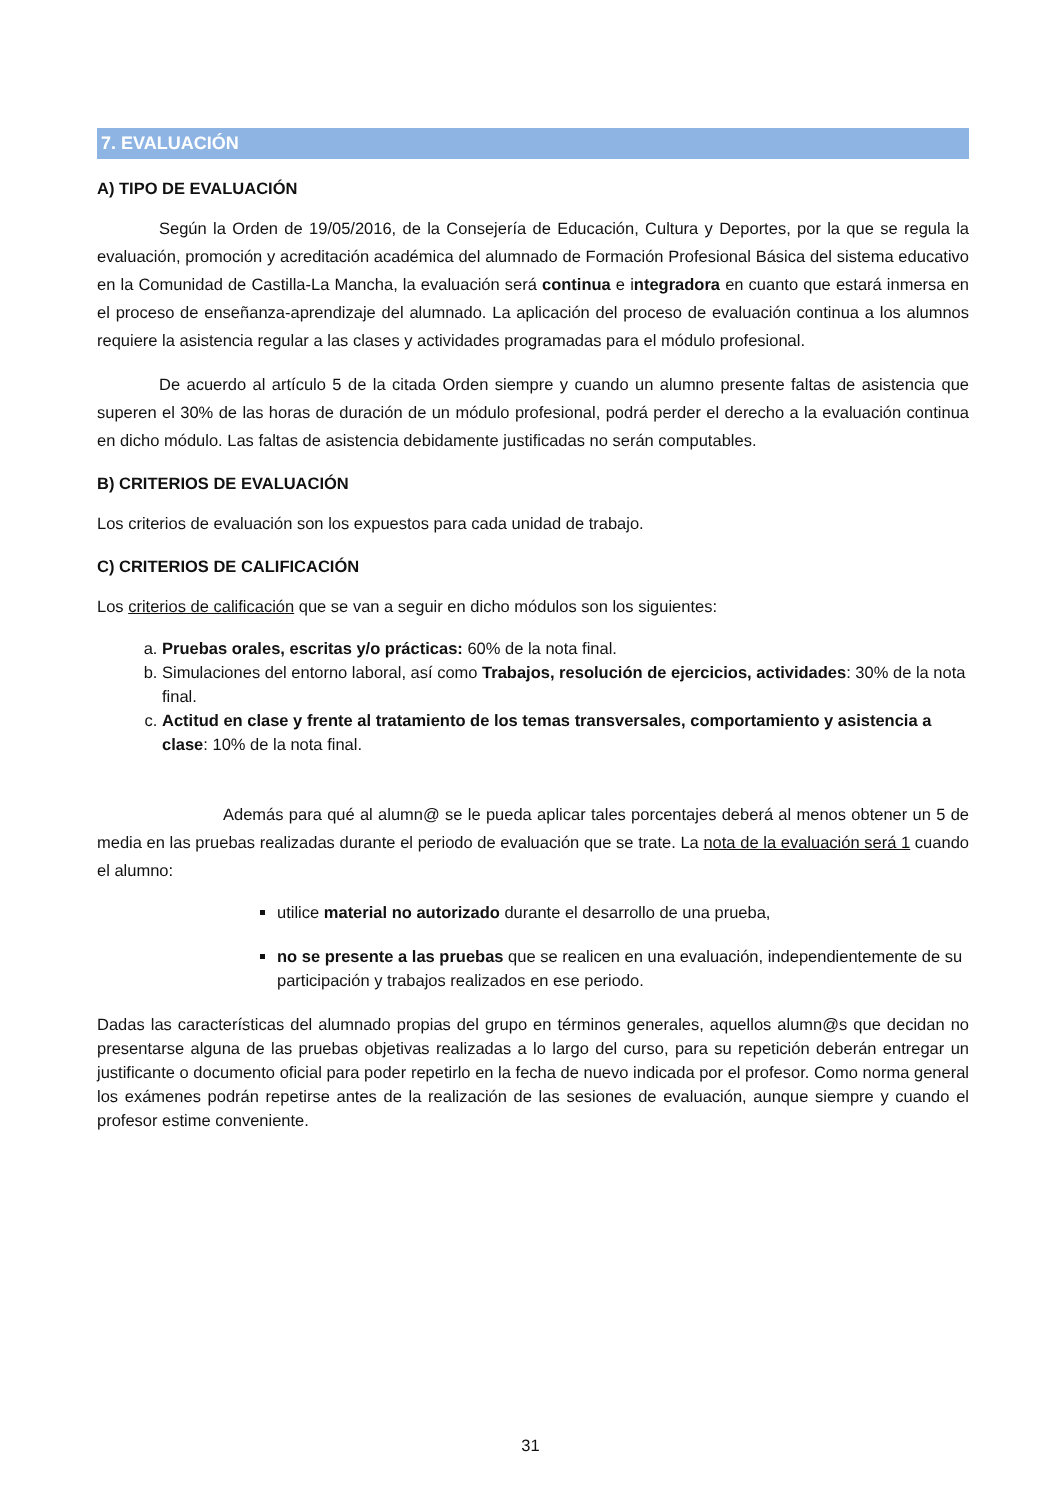7. EVALUACIÓN
A) TIPO DE EVALUACIÓN
Según la Orden de 19/05/2016, de la Consejería de Educación, Cultura y Deportes, por la que se regula la evaluación, promoción y acreditación académica del alumnado de Formación Profesional Básica del sistema educativo en la Comunidad de Castilla-La Mancha, la evaluación será continua e integradora en cuanto que estará inmersa en el proceso de enseñanza-aprendizaje del alumnado. La aplicación del proceso de evaluación continua a los alumnos requiere la asistencia regular a las clases y actividades programadas para el módulo profesional.
De acuerdo al artículo 5 de la citada Orden siempre y cuando un alumno presente faltas de asistencia que superen el 30% de las horas de duración de un módulo profesional, podrá perder el derecho a la evaluación continua en dicho módulo. Las faltas de asistencia debidamente justificadas no serán computables.
B) CRITERIOS DE EVALUACIÓN
Los criterios de evaluación son los expuestos para cada unidad de trabajo.
C) CRITERIOS DE CALIFICACIÓN
Los criterios de calificación que se van a seguir en dicho módulos son los siguientes:
a. Pruebas orales, escritas y/o prácticas: 60% de la nota final.
b. Simulaciones del entorno laboral, así como Trabajos, resolución de ejercicios, actividades: 30% de la nota final.
c. Actitud en clase y frente al tratamiento de los temas transversales, comportamiento y asistencia a clase: 10% de la nota final.
Además para qué al alumn@ se le pueda aplicar tales porcentajes deberá al menos obtener un 5 de media en las pruebas realizadas durante el periodo de evaluación que se trate. La nota de la evaluación será 1 cuando el alumno:
utilice material no autorizado durante el desarrollo de una prueba,
no se presente a las pruebas que se realicen en una evaluación, independientemente de su participación y trabajos realizados en ese periodo.
Dadas las características del alumnado propias del grupo en términos generales, aquellos alumn@s que decidan no presentarse alguna de las pruebas objetivas realizadas a lo largo del curso, para su repetición deberán entregar un justificante o documento oficial para poder repetirlo en la fecha de nuevo indicada por el profesor. Como norma general los exámenes podrán repetirse antes de la realización de las sesiones de evaluación, aunque siempre y cuando el profesor estime conveniente.
31